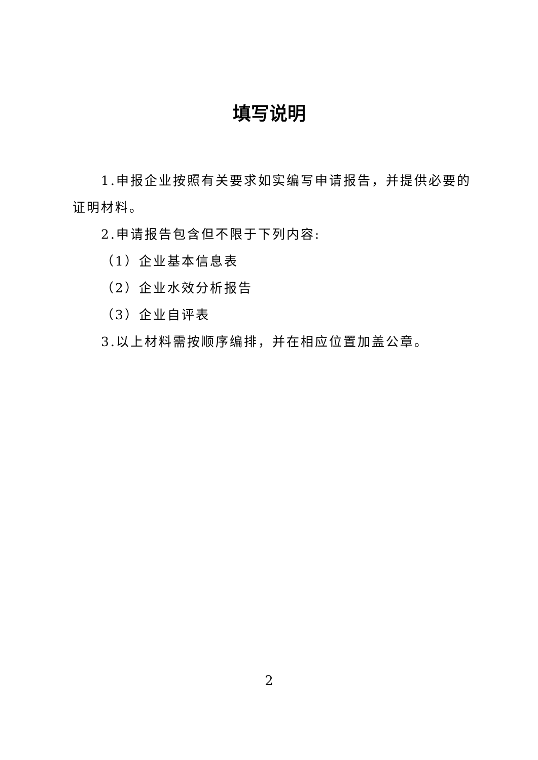填写说明
1.申报企业按照有关要求如实编写申请报告，并提供必要的证明材料。
2.申请报告包含但不限于下列内容:
（1）企业基本信息表
（2）企业水效分析报告
（3）企业自评表
3.以上材料需按顺序编排，并在相应位置加盖公章。
2